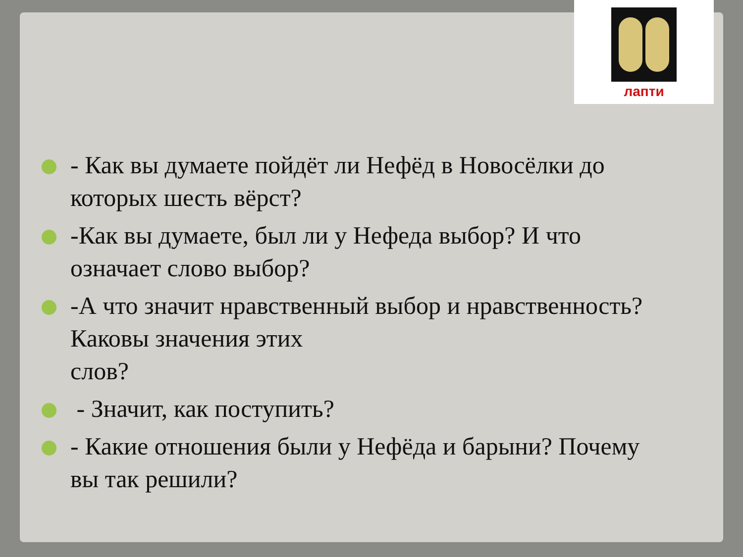лапти
- Как вы думаете пойдёт ли Нефёд в Новосёлки до которых шесть вёрст?
-Как вы думаете, был ли у Нефеда выбор? И что означает слово выбор?
-А что значит нравственный выбор и нравственность? Каковы значения этих
слов?
- Значит, как поступить?
- Какие отношения были у Нефёда и барыни? Почему вы так решили?